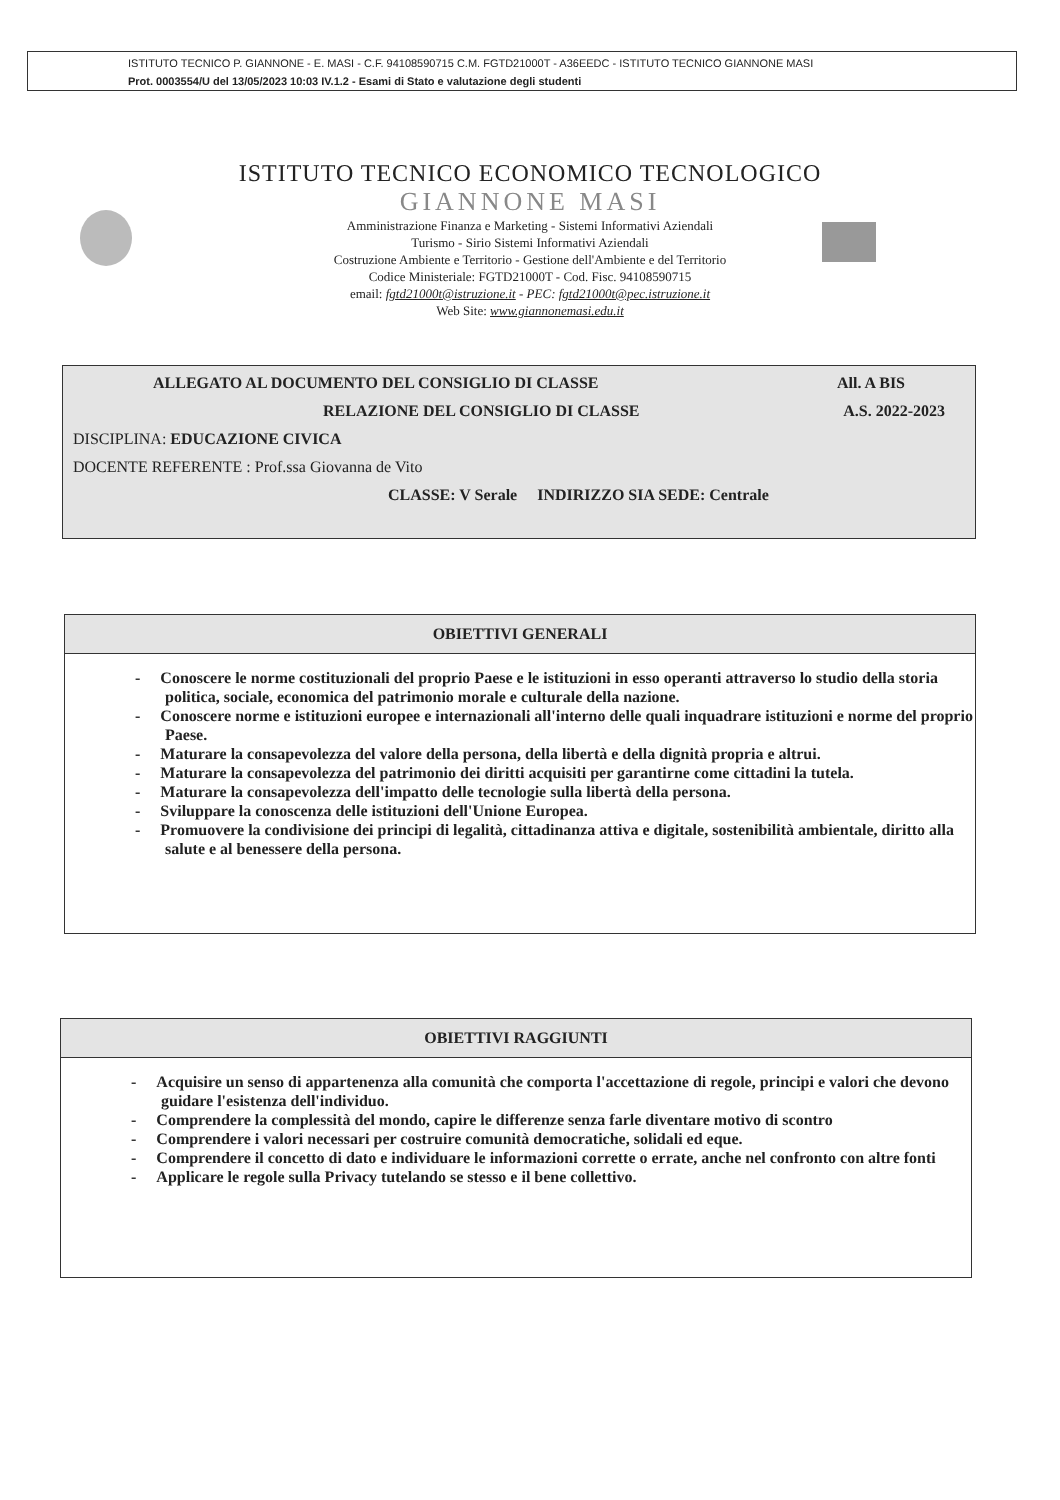ISTITUTO TECNICO P. GIANNONE - E. MASI - C.F. 94108590715 C.M. FGTD21000T - A36EEDC - ISTITUTO TECNICO GIANNONE MASI
Prot. 0003554/U del 13/05/2023 10:03 IV.1.2 - Esami di Stato e valutazione degli studenti
ISTITUTO TECNICO ECONOMICO TECNOLOGICO
GIANNONE MASI
Amministrazione Finanza e Marketing - Sistemi Informativi Aziendali
Turismo - Sirio Sistemi Informativi Aziendali
Costruzione Ambiente e Territorio - Gestione dell'Ambiente e del Territorio
Codice Ministeriale: FGTD21000T - Cod. Fisc. 94108590715
email: fgtd21000t@istruzione.it - PEC: fgtd21000t@pec.istruzione.it
Web Site: www.giannonemasi.edu.it
ALLEGATO AL DOCUMENTO DEL CONSIGLIO DI CLASSE All. A BIS
RELAZIONE DEL CONSIGLIO DI CLASSE A.S. 2022-2023
DISCIPLINA: EDUCAZIONE CIVICA
DOCENTE REFERENTE : Prof.ssa Giovanna de Vito
CLASSE: V Serale INDIRIZZO SIA SEDE: Centrale
OBIETTIVI GENERALI
- Conoscere le norme costituzionali del proprio Paese e le istituzioni in esso operanti attraverso lo studio della storia politica, sociale, economica del patrimonio morale e culturale della nazione.
- Conoscere norme e istituzioni europee e internazionali all'interno delle quali inquadrare istituzioni e norme del proprio Paese.
- Maturare la consapevolezza del valore della persona, della libertà e della dignità propria e altrui.
- Maturare la consapevolezza del patrimonio dei diritti acquisiti per garantirne come cittadini la tutela.
- Maturare la consapevolezza dell'impatto delle tecnologie sulla libertà della persona.
- Sviluppare la conoscenza delle istituzioni dell'Unione Europea.
- Promuovere la condivisione dei principi di legalità, cittadinanza attiva e digitale, sostenibilità ambientale, diritto alla salute e al benessere della persona.
OBIETTIVI RAGGIUNTI
- Acquisire un senso di appartenenza alla comunità che comporta l'accettazione di regole, principi e valori che devono guidare l'esistenza dell'individuo.
- Comprendere la complessità del mondo, capire le differenze senza farle diventare motivo di scontro
- Comprendere i valori necessari per costruire comunità democratiche, solidali ed eque.
- Comprendere il concetto di dato e individuare le informazioni corrette o errate, anche nel confronto con altre fonti
- Applicare le regole sulla Privacy tutelando se stesso e il bene collettivo.